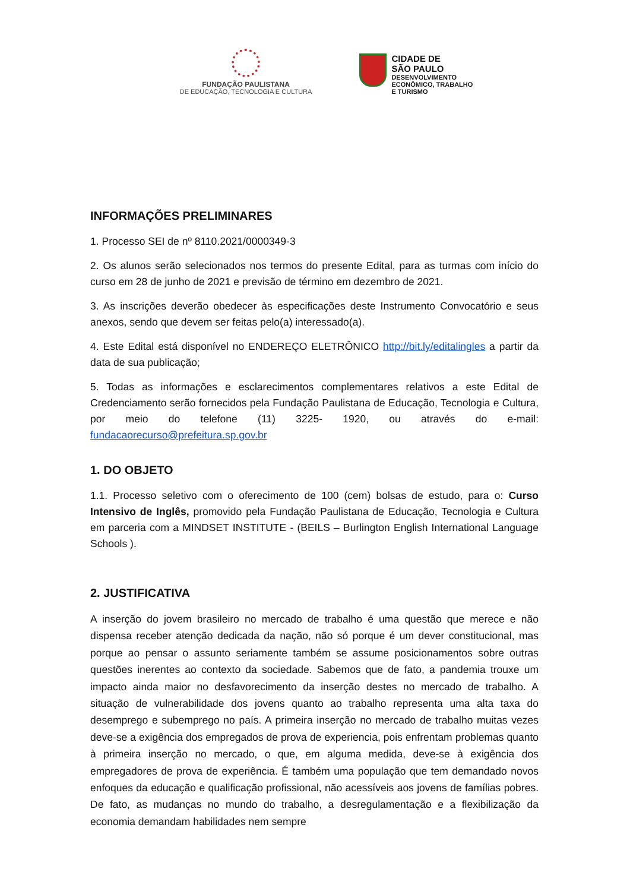FUNDAÇÃO PAULISTANA
DE EDUCAÇÃO, TECNOLOGIA E CULTURA
CIDADE DE
SÃO PAULO
DESENVOLVIMENTO
ECONÔMICO, TRABALHO
E TURISMO
INFORMAÇÕES PRELIMINARES
1. Processo SEI de nº 8110.2021/0000349-3
2. Os alunos serão selecionados nos termos do presente Edital, para as turmas com início do curso em 28 de junho de 2021 e previsão de término em dezembro de 2021.
3. As inscrições deverão obedecer às especificações deste Instrumento Convocatório e seus anexos, sendo que devem ser feitas pelo(a) interessado(a).
4. Este Edital está disponível no ENDEREÇO ELETRÔNICO http://bit.ly/editalingles a partir da data de sua publicação;
5. Todas as informações e esclarecimentos complementares relativos a este Edital de Credenciamento serão fornecidos pela Fundação Paulistana de Educação, Tecnologia e Cultura, por meio do telefone (11) 3225- 1920, ou através do e-mail: fundacaorecurso@prefeitura.sp.gov.br
1. DO OBJETO
1.1. Processo seletivo com o oferecimento de 100 (cem) bolsas de estudo, para o: Curso Intensivo de Inglês, promovido pela Fundação Paulistana de Educação, Tecnologia e Cultura em parceria com a MINDSET INSTITUTE - (BEILS – Burlington English International Language Schools ).
2. JUSTIFICATIVA
A inserção do jovem brasileiro no mercado de trabalho é uma questão que merece e não dispensa receber atenção dedicada da nação, não só porque é um dever constitucional, mas porque ao pensar o assunto seriamente também se assume posicionamentos sobre outras questões inerentes ao contexto da sociedade. Sabemos que de fato, a pandemia trouxe um impacto ainda maior no desfavorecimento da inserção destes no mercado de trabalho. A situação de vulnerabilidade dos jovens quanto ao trabalho representa uma alta taxa do desemprego e subemprego no país. A primeira inserção no mercado de trabalho muitas vezes deve-se a exigência dos empregados de prova de experiencia, pois enfrentam problemas quanto à primeira inserção no mercado, o que, em alguma medida, deve-se à exigência dos empregadores de prova de experiência. É também uma população que tem demandado novos enfoques da educação e qualificação profissional, não acessíveis aos jovens de famílias pobres. De fato, as mudanças no mundo do trabalho, a desregulamentação e a flexibilização da economia demandam habilidades nem sempre